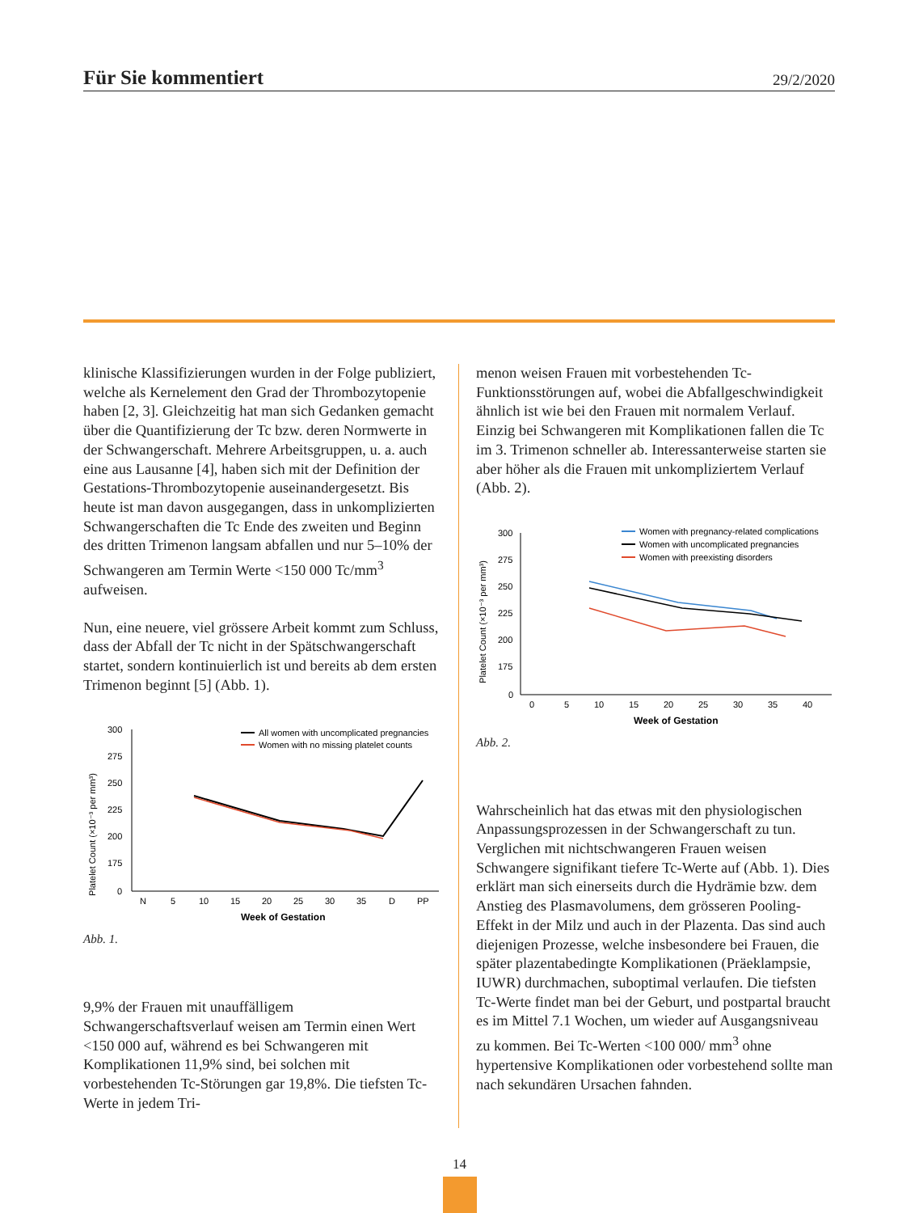Für Sie kommentiert
29/2/2020
klinische Klassifizierungen wurden in der Folge publiziert, welche als Kernelement den Grad der Thrombozytopenie haben [2, 3]. Gleichzeitig hat man sich Gedanken gemacht über die Quantifizierung der Tc bzw. deren Normwerte in der Schwangerschaft. Mehrere Arbeitsgruppen, u. a. auch eine aus Lausanne [4], haben sich mit der Definition der Gestations-Thrombozytopenie auseinandergesetzt. Bis heute ist man davon ausgegangen, dass in unkomplizierten Schwangerschaften die Tc Ende des zweiten und Beginn des dritten Trimenon langsam abfallen und nur 5–10% der Schwangeren am Termin Werte <150 000 Tc/mm<sup>3</sup> aufweisen.
Nun, eine neuere, viel grössere Arbeit kommt zum Schluss, dass der Abfall der Tc nicht in der Spätschwangerschaft startet, sondern kontinuierlich ist und bereits ab dem ersten Trimenon beginnt [5] (Abb. 1).
Platelet Count (×10⁻³ per mm³)
300
275
250
225
200
175
0
N
5
10
15
20
25
30
35
D
PP
Week of Gestation
All women with uncomplicated pregnancies
Women with no missing platelet counts
Abb. 1.
9,9% der Frauen mit unauffälligem Schwangerschaftsverlauf weisen am Termin einen Wert <150 000 auf, während es bei Schwangeren mit Komplikationen 11,9% sind, bei solchen mit vorbestehenden Tc-Störungen gar 19,8%. Die tiefsten Tc-Werte in jedem Tri-
menon weisen Frauen mit vorbestehenden Tc-Funktionsstörungen auf, wobei die Abfallgeschwindigkeit ähnlich ist wie bei den Frauen mit normalem Verlauf. Einzig bei Schwangeren mit Komplikationen fallen die Tc im 3. Trimenon schneller ab. Interessanterweise starten sie aber höher als die Frauen mit unkompliziertem Verlauf (Abb. 2).
Platelet Count (×10⁻³ per mm³)
300
275
250
225
200
175
0
0
5
10
15
20
25
30
35
40
Week of Gestation
Women with pregnancy-related complications
Women with uncomplicated pregnancies
Women with preexisting disorders
Abb. 2.
Wahrscheinlich hat das etwas mit den physiologischen Anpassungsprozessen in der Schwangerschaft zu tun. Verglichen mit nichtschwangeren Frauen weisen Schwangere signifikant tiefere Tc-Werte auf (Abb. 1). Dies erklärt man sich einerseits durch die Hydrämie bzw. dem Anstieg des Plasmavolumens, dem grösseren Pooling-Effekt in der Milz und auch in der Plazenta. Das sind auch diejenigen Prozesse, welche insbesondere bei Frauen, die später plazentabedingte Komplikationen (Präeklampsie, IUWR) durchmachen, suboptimal verlaufen. Die tiefsten Tc-Werte findet man bei der Geburt, und postpartal braucht es im Mittel 7.1 Wochen, um wieder auf Ausgangsniveau zu kommen. Bei Tc-Werten <100 000/ mm<sup>3</sup> ohne hypertensive Komplikationen oder vorbestehend sollte man nach sekundären Ursachen fahnden.
14